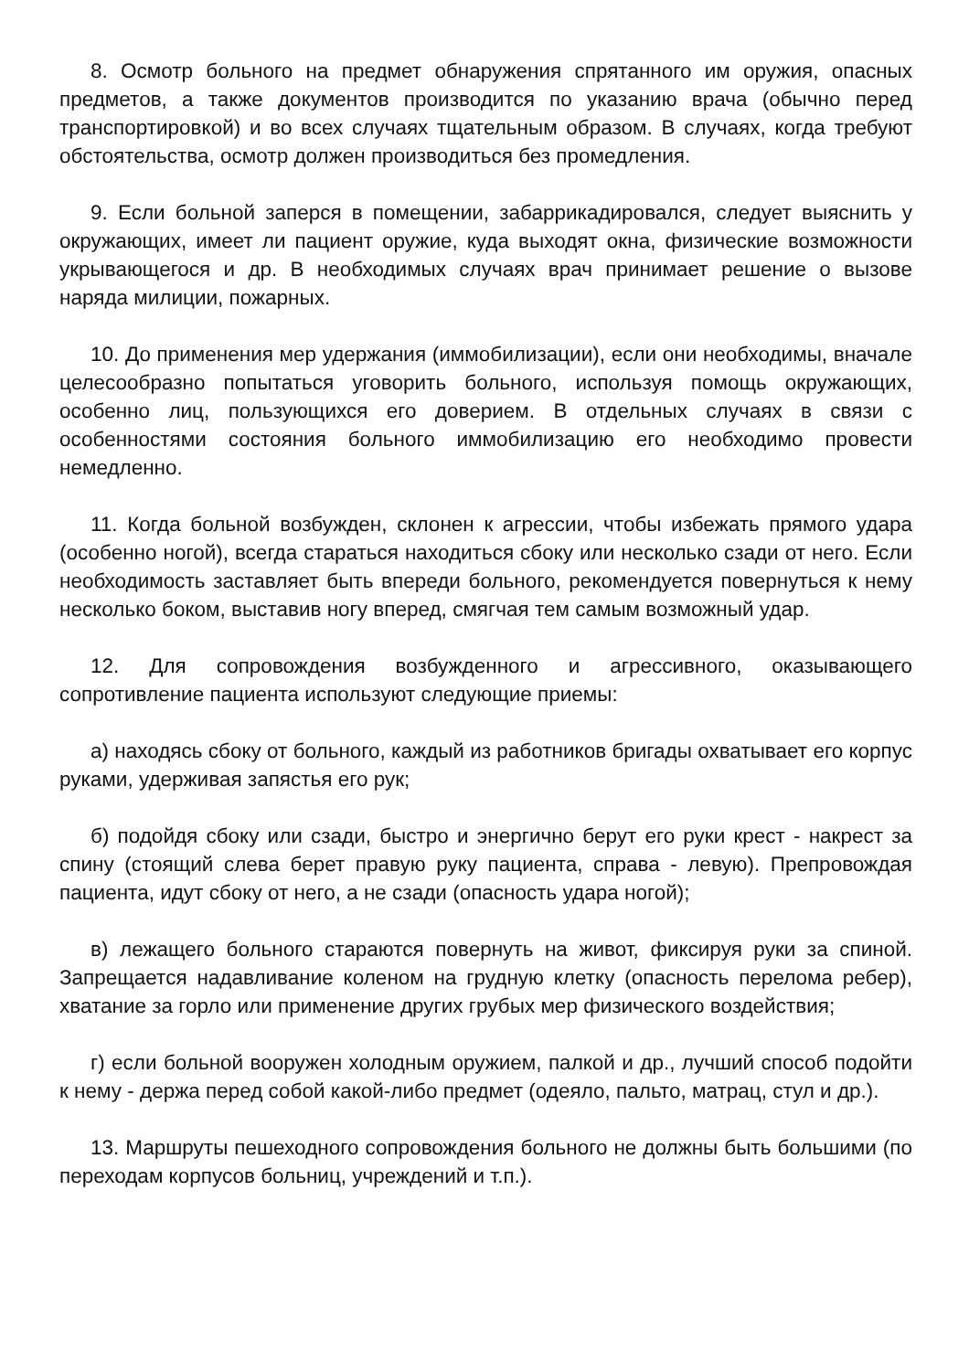8. Осмотр больного на предмет обнаружения спрятанного им оружия, опасных предметов, а также документов производится по указанию врача (обычно перед транспортировкой) и во всех случаях тщательным образом. В случаях, когда требуют обстоятельства, осмотр должен производиться без промедления.
9. Если больной заперся в помещении, забаррикадировался, следует выяснить у окружающих, имеет ли пациент оружие, куда выходят окна, физические возможности укрывающегося и др. В необходимых случаях врач принимает решение о вызове наряда милиции, пожарных.
10. До применения мер удержания (иммобилизации), если они необходимы, вначале целесообразно попытаться уговорить больного, используя помощь окружающих, особенно лиц, пользующихся его доверием. В отдельных случаях в связи с особенностями состояния больного иммобилизацию его необходимо провести немедленно.
11. Когда больной возбужден, склонен к агрессии, чтобы избежать прямого удара (особенно ногой), всегда стараться находиться сбоку или несколько сзади от него. Если необходимость заставляет быть впереди больного, рекомендуется повернуться к нему несколько боком, выставив ногу вперед, смягчая тем самым возможный удар.
12. Для сопровождения возбужденного и агрессивного, оказывающего сопротивление пациента используют следующие приемы:
а) находясь сбоку от больного, каждый из работников бригады охватывает его корпус руками, удерживая запястья его рук;
б) подойдя сбоку или сзади, быстро и энергично берут его руки крест - накрест за спину (стоящий слева берет правую руку пациента, справа - левую). Препровождая пациента, идут сбоку от него, а не сзади (опасность удара ногой);
в) лежащего больного стараются повернуть на живот, фиксируя руки за спиной. Запрещается надавливание коленом на грудную клетку (опасность перелома ребер), хватание за горло или применение других грубых мер физического воздействия;
г) если больной вооружен холодным оружием, палкой и др., лучший способ подойти к нему - держа перед собой какой-либо предмет (одеяло, пальто, матрац, стул и др.).
13. Маршруты пешеходного сопровождения больного не должны быть большими (по переходам корпусов больниц, учреждений и т.п.).